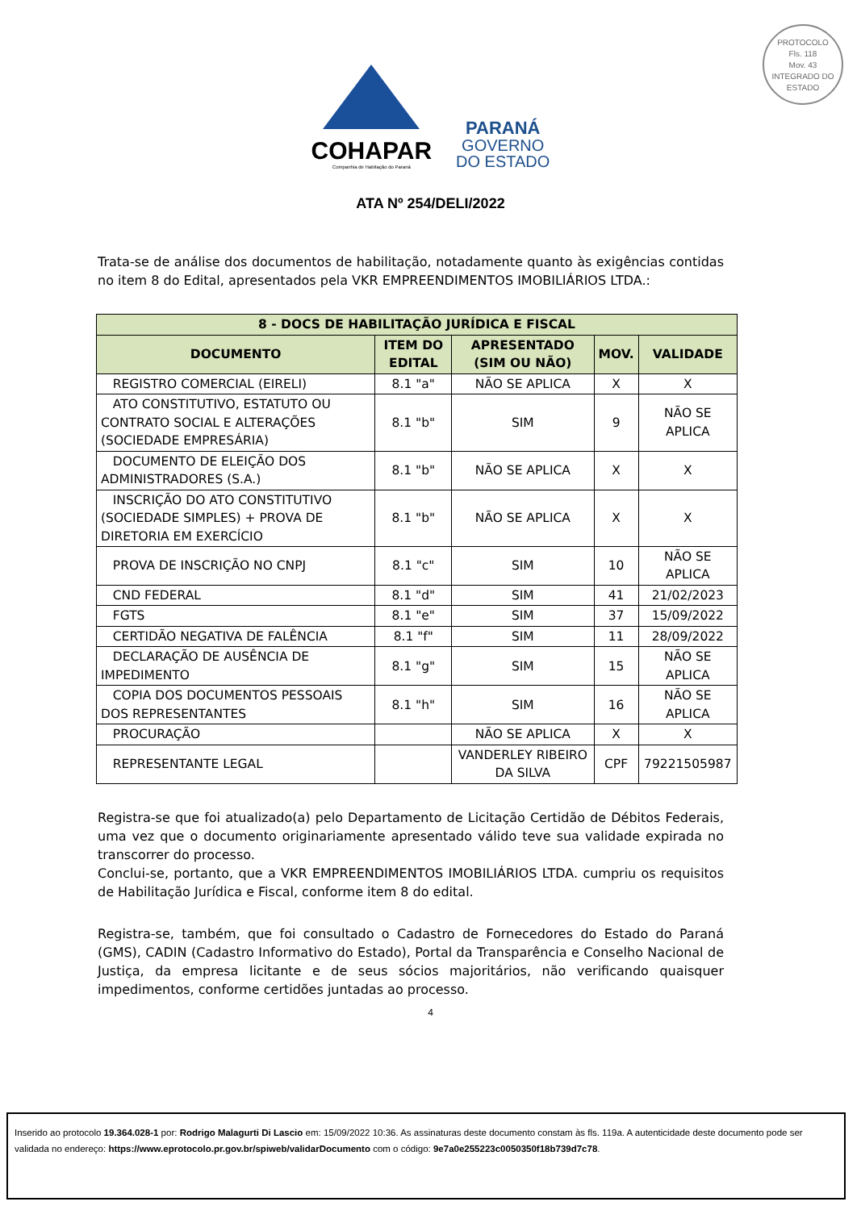COHAPAR
Companhia de Habitação do Paraná
PARANÁ
GOVERNO
DO ESTADO
PROTOCOLO
Fls. 118
Mov. 43
INTEGRADO DO ESTADO
ATA Nº 254/DELI/2022
Trata-se de análise dos documentos de habilitação, notadamente quanto às exigências contidas no item 8 do Edital, apresentados pela VKR EMPREENDIMENTOS IMOBILIÁRIOS LTDA.:
| 8 - DOCS DE HABILITAÇÃO JURÍDICA E FISCAL | | | | |
| --- | --- | --- | --- | --- |
| DOCUMENTO | ITEM DO EDITAL | APRESENTADO (SIM OU NÃO) | MOV. | VALIDADE |
| REGISTRO COMERCIAL (EIRELI) | 8.1 "a" | NÃO SE APLICA | X | X |
| ATO CONSTITUTIVO, ESTATUTO OU CONTRATO SOCIAL E ALTERAÇÕES (SOCIEDADE EMPRESÁRIA) | 8.1 "b" | SIM | 9 | NÃO SE APLICA |
| DOCUMENTO DE ELEIÇÃO DOS ADMINISTRADORES (S.A.) | 8.1 "b" | NÃO SE APLICA | X | X |
| INSCRIÇÃO DO ATO CONSTITUTIVO (SOCIEDADE SIMPLES) + PROVA DE DIRETORIA EM EXERCÍCIO | 8.1 "b" | NÃO SE APLICA | X | X |
| PROVA DE INSCRIÇÃO NO CNPJ | 8.1 "c" | SIM | 10 | NÃO SE APLICA |
| CND FEDERAL | 8.1 "d" | SIM | 41 | 21/02/2023 |
| FGTS | 8.1 "e" | SIM | 37 | 15/09/2022 |
| CERTIDÃO NEGATIVA DE FALÊNCIA | 8.1 "f" | SIM | 11 | 28/09/2022 |
| DECLARAÇÃO DE AUSÊNCIA DE IMPEDIMENTO | 8.1 "g" | SIM | 15 | NÃO SE APLICA |
| COPIA DOS DOCUMENTOS PESSOAIS DOS REPRESENTANTES | 8.1 "h" | SIM | 16 | NÃO SE APLICA |
| PROCURAÇÃO | | NÃO SE APLICA | X | X |
| REPRESENTANTE LEGAL | | VANDERLEY RIBEIRO DA SILVA | CPF | 79221505987 |
Registra-se que foi atualizado(a) pelo Departamento de Licitação Certidão de Débitos Federais, uma vez que o documento originariamente apresentado válido teve sua validade expirada no transcorrer do processo.
Conclui-se, portanto, que a VKR EMPREENDIMENTOS IMOBILIÁRIOS LTDA. cumpriu os requisitos de Habilitação Jurídica e Fiscal, conforme item 8 do edital.
Registra-se, também, que foi consultado o Cadastro de Fornecedores do Estado do Paraná (GMS), CADIN (Cadastro Informativo do Estado), Portal da Transparência e Conselho Nacional de Justiça, da empresa licitante e de seus sócios majoritários, não verificando quaisquer impedimentos, conforme certidões juntadas ao processo.
4
Inserido ao protocolo 19.364.028-1 por: Rodrigo Malagurti Di Lascio em: 15/09/2022 10:36. As assinaturas deste documento constam às fls. 119a. A autenticidade deste documento pode ser validada no endereço: https://www.eprotocolo.pr.gov.br/spiweb/validarDocumento com o código: 9e7a0e255223c0050350f18b739d7c78.